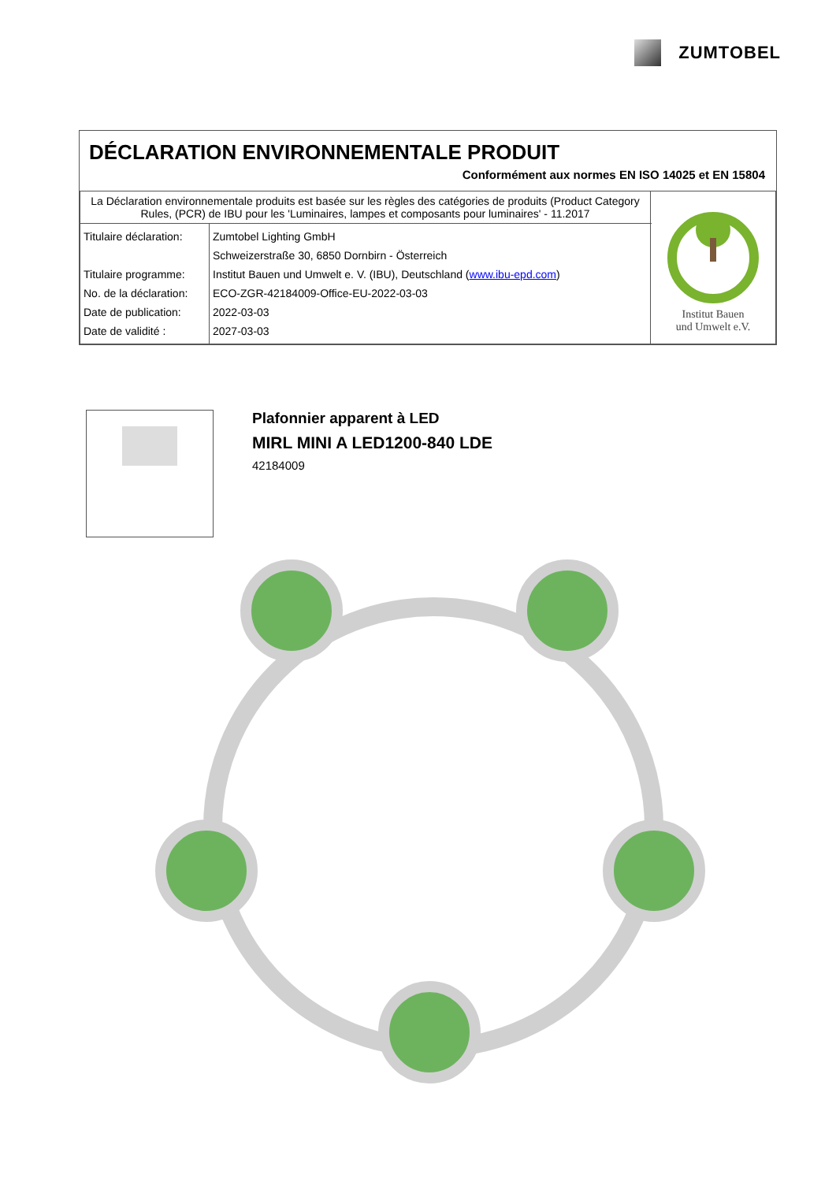ZUMTOBEL
DÉCLARATION ENVIRONNEMENTALE PRODUIT
Conformément aux normes EN ISO 14025 et EN 15804
| La Déclaration environnementale produits est basée sur les règles des catégories de produits (Product Category Rules, (PCR) de IBU pour les 'Luminaires, lampes et composants pour luminaires' - 11.2017 | Institut Bauen und Umwelt e.V. |
| / Titulaire déclaration: Titulaire programme: No. de la déclaration: Date de publication: Date de validité : / Zumtobel Lighting GmbH Schweizerstraße 30, 6850 Dornbirn - Österreich Institut Bauen und Umwelt e. V. (IBU), Deutschland ( www.ibu-epd.com ) ECO-ZGR-42184009-Office-EU-2022-03-03 2022-03-03 2027-03-03 / | |
Plafonnier apparent à LED
MIRL MINI A LED1200-840 LDE
42184009